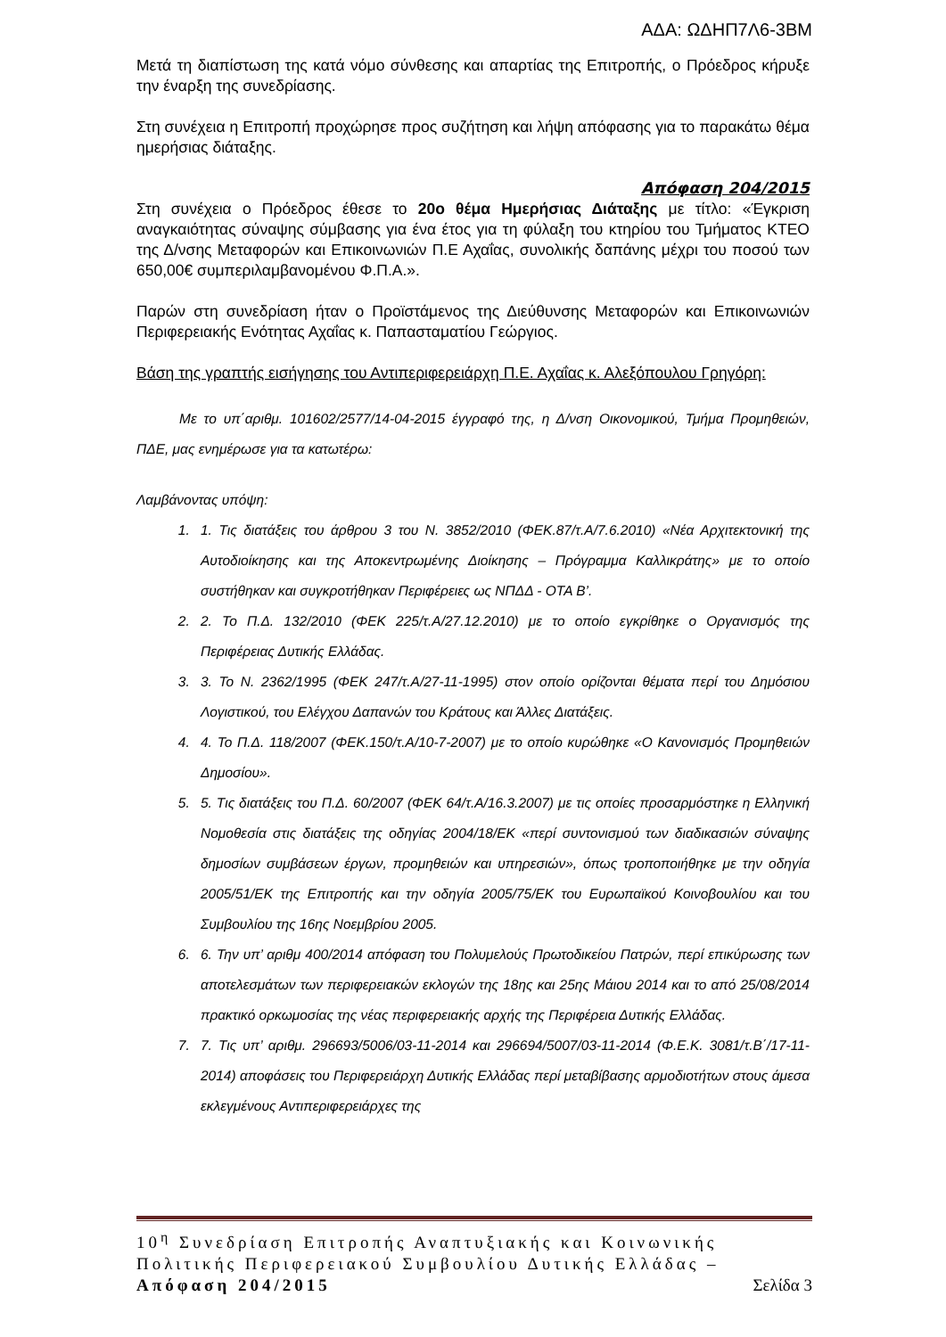ΑΔΑ: ΩΔΗΠ7Λ6-3ΒΜ
Μετά τη διαπίστωση της κατά νόμο σύνθεσης και απαρτίας της Επιτροπής, ο Πρόεδρος κήρυξε την έναρξη της συνεδρίασης.
Στη συνέχεια η Επιτροπή προχώρησε προς συζήτηση και λήψη απόφασης για το παρακάτω θέμα ημερήσιας διάταξης.
Απόφαση 204/2015
Στη συνέχεια ο Πρόεδρος έθεσε το 20ο θέμα Ημερήσιας Διάταξης με τίτλο: «Έγκριση αναγκαιότητας σύναψης σύμβασης για ένα έτος για τη φύλαξη του κτηρίου του Τμήματος ΚΤΕΟ της Δ/νσης Μεταφορών και Επικοινωνιών Π.Ε Αχαΐας, συνολικής δαπάνης μέχρι του ποσού των 650,00€ συμπεριλαμβανομένου Φ.Π.Α.».
Παρών στη συνεδρίαση ήταν ο Προϊστάμενος της Διεύθυνσης Μεταφορών και Επικοινωνιών Περιφερειακής Ενότητας Αχαΐας κ. Παπασταματίου Γεώργιος.
Βάση της γραπτής εισήγησης του Αντιπεριφερειάρχη Π.Ε. Αχαΐας κ. Αλεξόπουλου Γρηγόρη:
Με το υπ΄αριθμ. 101602/2577/14-04-2015 έγγραφό της, η Δ/νση Οικονομικού, Τμήμα Προμηθειών, ΠΔΕ, μας ενημέρωσε για τα κατωτέρω:
Λαμβάνοντας υπόψη:
1. 1. Τις διατάξεις του άρθρου 3 του Ν. 3852/2010 (ΦΕΚ.87/τ.Α/7.6.2010) «Νέα Αρχιτεκτονική της Αυτοδιοίκησης και της Αποκεντρωμένης Διοίκησης – Πρόγραμμα Καλλικράτης» με το οποίο συστήθηκαν και συγκροτήθηκαν Περιφέρειες ως ΝΠΔΔ - ΟΤΑ Β’.
2. 2. Το Π.Δ. 132/2010 (ΦΕΚ 225/τ.Α/27.12.2010) με το οποίο εγκρίθηκε ο Οργανισμός της Περιφέρειας Δυτικής Ελλάδας.
3. 3. Το Ν. 2362/1995 (ΦΕΚ 247/τ.Α/27-11-1995) στον οποίο ορίζονται θέματα περί του Δημόσιου Λογιστικού, του Ελέγχου Δαπανών του Κράτους και Άλλες Διατάξεις.
4. 4. Το Π.Δ. 118/2007 (ΦΕΚ.150/τ.Α/10-7-2007) με το οποίο κυρώθηκε «Ο Κανονισμός Προμηθειών Δημοσίου».
5. 5. Τις διατάξεις του Π.Δ. 60/2007 (ΦΕΚ 64/τ.Α/16.3.2007) με τις οποίες προσαρμόστηκε η Ελληνική Νομοθεσία στις διατάξεις της οδηγίας 2004/18/ΕΚ «περί συντονισμού των διαδικασιών σύναψης δημοσίων συμβάσεων έργων, προμηθειών και υπηρεσιών», όπως τροποποιήθηκε με την οδηγία 2005/51/ΕΚ της Επιτροπής και την οδηγία 2005/75/ΕΚ του Ευρωπαϊκού Κοινοβουλίου και του Συμβουλίου της 16ης Νοεμβρίου 2005.
6. 6. Την υπ’ αριθμ 400/2014 απόφαση του Πολυμελούς Πρωτοδικείου Πατρών, περί επικύρωσης των αποτελεσμάτων των περιφερειακών εκλογών της 18ης και 25ης Μάιου 2014 και το από 25/08/2014 πρακτικό ορκωμοσίας της νέας περιφερειακής αρχής της Περιφέρεια Δυτικής Ελλάδας.
7. 7. Τις υπ’ αριθμ. 296693/5006/03-11-2014 και 296694/5007/03-11-2014 (Φ.Ε.Κ. 3081/τ.Β΄/17-11-2014) αποφάσεις του Περιφερειάρχη Δυτικής Ελλάδας περί μεταβίβασης αρμοδιοτήτων στους άμεσα εκλεγμένους Αντιπεριφερειάρχες της
10<sup>η</sup> Συνεδρίαση Επιτροπής Αναπτυξιακής και Κοινωνικής Πολιτικής Περιφερειακού Συμβουλίου Δυτικής Ελλάδας – Απόφαση 204/2015 Σελίδα 3